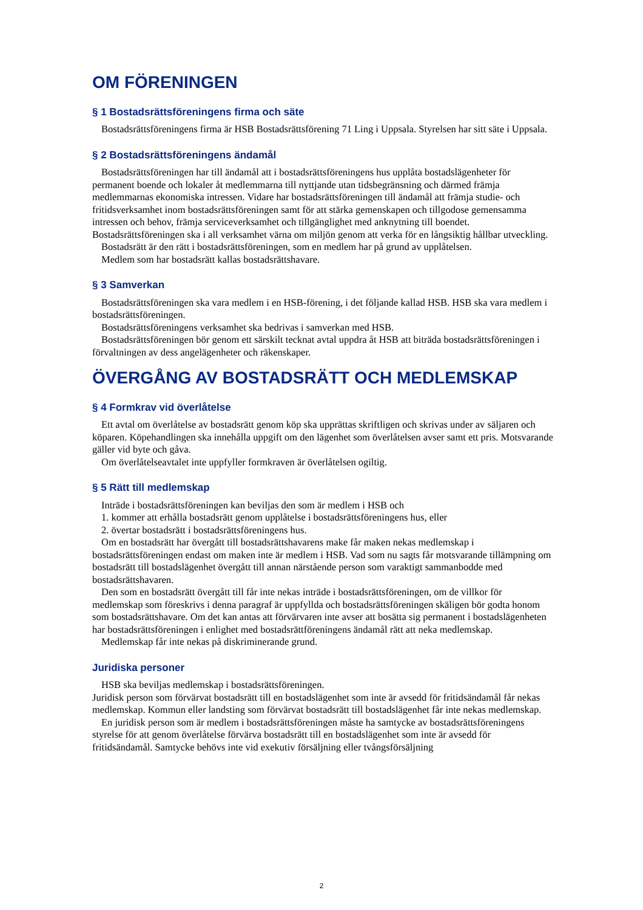OM FÖRENINGEN
§ 1 Bostadsrättsföreningens firma och säte
Bostadsrättsföreningens firma är HSB Bostadsrättsförening 71 Ling i Uppsala. Styrelsen har sitt säte i Uppsala.
§ 2 Bostadsrättsföreningens ändamål
Bostadsrättsföreningen har till ändamål att i bostadsrättsföreningens hus upplåta bostadslägenheter för permanent boende och lokaler åt medlemmarna till nyttjande utan tidsbegränsning och därmed främja medlemmarnas ekonomiska intressen. Vidare har bostadsrättsföreningen till ändamål att främja studie- och fritidsverksamhet inom bostadsrättsföreningen samt för att stärka gemenskapen och tillgodose gemensamma intressen och behov, främja serviceverksamhet och tillgänglighet med anknytning till boendet. Bostadsrättsföreningen ska i all verksamhet värna om miljön genom att verka för en långsiktig hållbar utveckling.
Bostadsrätt är den rätt i bostadsrättsföreningen, som en medlem har på grund av upplåtelsen.
Medlem som har bostadsrätt kallas bostadsrättshavare.
§ 3 Samverkan
Bostadsrättsföreningen ska vara medlem i en HSB-förening, i det följande kallad HSB. HSB ska vara medlem i bostadsrättsföreningen.
Bostadsrättsföreningens verksamhet ska bedrivas i samverkan med HSB.
Bostadsrättsföreningen bör genom ett särskilt tecknat avtal uppdra åt HSB att biträda bostadsrättsföreningen i förvaltningen av dess angelägenheter och räkenskaper.
ÖVERGÅNG AV BOSTADSRÄTT OCH MEDLEMSKAP
§ 4 Formkrav vid överlåtelse
Ett avtal om överlåtelse av bostadsrätt genom köp ska upprättas skriftligen och skrivas under av säljaren och köparen. Köpehandlingen ska innehålla uppgift om den lägenhet som överlåtelsen avser samt ett pris. Motsvarande gäller vid byte och gåva.
Om överlåtelseavtalet inte uppfyller formkraven är överlåtelsen ogiltig.
§ 5 Rätt till medlemskap
Inträde i bostadsrättsföreningen kan beviljas den som är medlem i HSB och
1. kommer att erhålla bostadsrätt genom upplåtelse i bostadsrättsföreningens hus, eller
2. övertar bostadsrätt i bostadsrättsföreningens hus.
Om en bostadsrätt har övergått till bostadsrättshavarens make får maken nekas medlemskap i bostadsrättsföreningen endast om maken inte är medlem i HSB. Vad som nu sagts får motsvarande tillämpning om bostadsrätt till bostadslägenhet övergått till annan närstående person som varaktigt sammanbodde med bostadsrättshavaren.
Den som en bostadsrätt övergått till får inte nekas inträde i bostadsrättsföreningen, om de villkor för medlemskap som föreskrivs i denna paragraf är uppfyllda och bostadsrättsföreningen skäligen bör godta honom som bostadsrättshavare. Om det kan antas att förvärvaren inte avser att bosätta sig permanent i bostadslägenheten har bostadsrättsföreningen i enlighet med bostadsrättföreningens ändamål rätt att neka medlemskap.
Medlemskap får inte nekas på diskriminerande grund.
Juridiska personer
HSB ska beviljas medlemskap i bostadsrättsföreningen.
Juridisk person som förvärvat bostadsrätt till en bostadslägenhet som inte är avsedd för fritidsändamål får nekas medlemskap. Kommun eller landsting som förvärvat bostadsrätt till bostadslägenhet får inte nekas medlemskap.
En juridisk person som är medlem i bostadsrättsföreningen måste ha samtycke av bostadsrättsföreningens styrelse för att genom överlåtelse förvärva bostadsrätt till en bostadslägenhet som inte är avsedd för fritidsändamål. Samtycke behövs inte vid exekutiv försäljning eller tvångsförsäljning
2